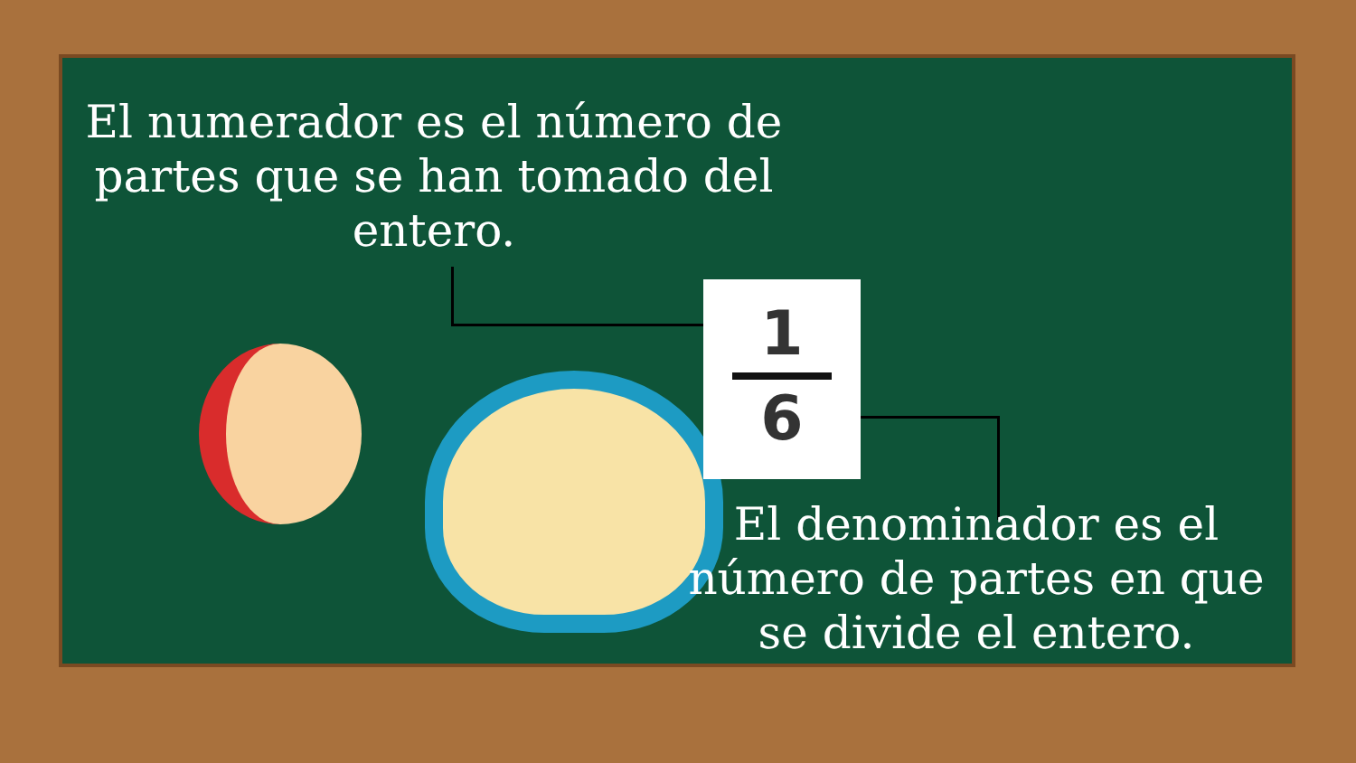El numerador es el número de partes que se han tomado del entero.
1
6
El denominador es el número de partes en que se divide el entero.